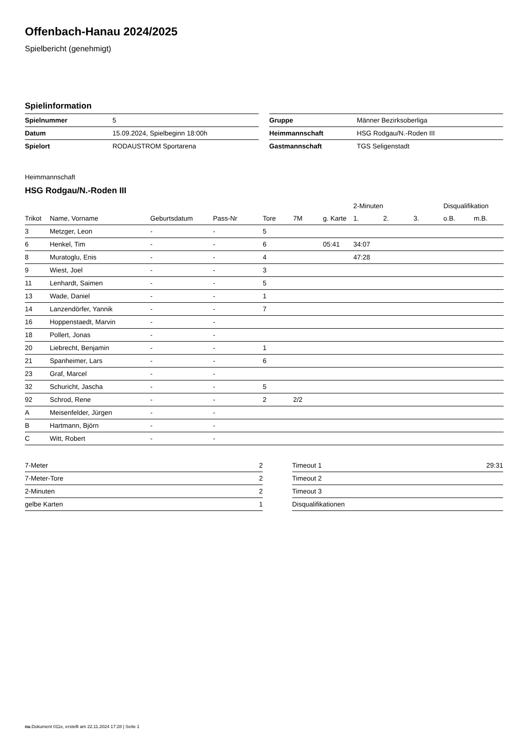Offenbach-Hanau 2024/2025
Spielbericht (genehmigt)
Spielinformation
| Spielnummer | 5 |
| Datum | 15.09.2024, Spielbeginn 18:00h |
| Spielort | RODAUSTROM Sportarena |
| Gruppe | Männer Bezirksoberliga |
| Heimmannschaft | HSG Rodgau/N.-Roden III |
| Gastmannschaft | TGS Seligenstadt |
Heimmannschaft
HSG Rodgau/N.-Roden III
| | | | | | | | 2-Minuten | | | Disqualifikation | |
| --- | --- | --- | --- | --- | --- | --- | --- | --- | --- | --- | --- |
| Trikot | Name, Vorname | Geburtsdatum | Pass-Nr | Tore | 7M | g. Karte | 1. | 2. | 3. | o.B. | m.B. |
| 3 | Metzger, Leon | - | - | 5 | | | | | | | |
| 6 | Henkel, Tim | - | - | 6 | | 05:41 | 34:07 | | | | |
| 8 | Muratoglu, Enis | - | - | 4 | | | 47:28 | | | | |
| 9 | Wiest, Joel | - | - | 3 | | | | | | | |
| 11 | Lenhardt, Saimen | - | - | 5 | | | | | | | |
| 13 | Wade, Daniel | - | - | 1 | | | | | | | |
| 14 | Lanzendörfer, Yannik | - | - | 7 | | | | | | | |
| 16 | Hoppenstaedt, Marvin | - | - | | | | | | | | |
| 18 | Pollert, Jonas | - | - | | | | | | | | |
| 20 | Liebrecht, Benjamin | - | - | 1 | | | | | | | |
| 21 | Spanheimer, Lars | - | - | 6 | | | | | | | |
| 23 | Graf, Marcel | - | - | | | | | | | | |
| 32 | Schuricht, Jascha | - | - | 5 | | | | | | | |
| 92 | Schrod, Rene | - | - | 2 | 2/2 | | | | | | |
| A | Meisenfelder, Jürgen | - | - | | | | | | | | |
| B | Hartmann, Björn | - | - | | | | | | | | |
| C | Witt, Robert | - | - | | | | | | | | |
| 7-Meter | 2 |
| 7-Meter-Tore | 2 |
| 2-Minuten | 2 |
| gelbe Karten | 1 |
| Timeout 1 | 29:31 |
| Timeout 2 | |
| Timeout 3 | |
| Disqualifikationen | |
nu.Dokument 011e, erstellt am 22.11.2024 17:28 | Seite 1